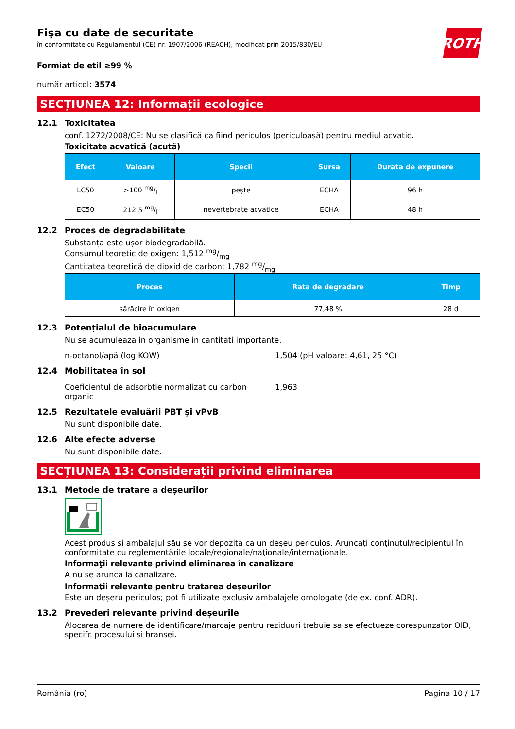ROTH
Fişa cu date de securitate
în conformitate cu Regulamentul (CE) nr. 1907/2006 (REACH), modificat prin 2015/830/EU
Formiat de etil ≥99 %
număr articol: 3574
SECȚIUNEA 12: Informații ecologice
12.1 Toxicitatea
conf. 1272/2008/CE: Nu se clasifică ca fiind periculos (periculoasă) pentru mediul acvatic.
Toxicitate acvatică (acută)
| Efect | Valoare | Specii | Sursa | Durata de expunere |
| --- | --- | --- | --- | --- |
| LC50 | >100 mg/l | pește | ECHA | 96 h |
| EC50 | 212,5 mg/l | nevertebrate acvatice | ECHA | 48 h |
12.2 Proces de degradabilitate
Substanța este ușor biodegradabilă.
Consumul teoretic de oxigen: 1,512 mg/mg
Cantitatea teoretică de dioxid de carbon: 1,782 mg/mg
| Proces | Rata de degradare | Timp |
| --- | --- | --- |
| sărăcire în oxigen | 77,48 % | 28 d |
12.3 Potențialul de bioacumulare
Nu se acumuleaza in organisme in cantitati importante.
n-octanol/apă (log KOW) 1,504 (pH valoare: 4,61, 25 °C)
12.4 Mobilitatea în sol
Coeficientul de adsorbție normalizat cu carbon organic
1,963
12.5 Rezultatele evaluării PBT și vPvB
Nu sunt disponibile date.
12.6 Alte efecte adverse
Nu sunt disponibile date.
SECȚIUNEA 13: Considerații privind eliminarea
13.1 Metode de tratare a deșeurilor
Acest produs şi ambalajul său se vor depozita ca un deşeu periculos. Aruncaţi conţinutul/recipientul în conformitate cu reglementările locale/regionale/naţionale/internaţionale.
Informaţii relevante privind eliminarea în canalizare
A nu se arunca la canalizare.
Informaţii relevante pentru tratarea deşeurilor
Este un deșeru periculos; pot fi utilizate exclusiv ambalajele omologate (de ex. conf. ADR).
13.2 Prevederi relevante privind deșeurile
Alocarea de numere de identificare/marcaje pentru reziduuri trebuie sa se efectueze corespunzator OID, specifc procesului si bransei.
România (ro) Pagina 10 / 17